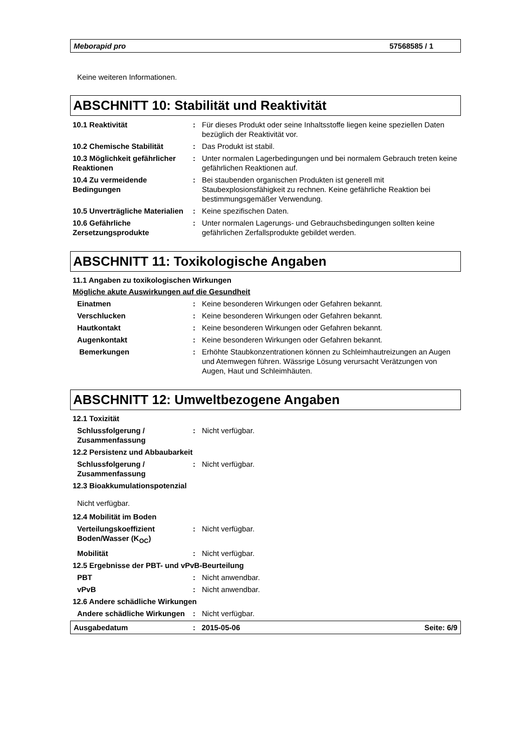Meborapid pro 57568585 / 1
Keine weiteren Informationen.
ABSCHNITT 10: Stabilität und Reaktivität
10.1 Reaktivität : Für dieses Produkt oder seine Inhaltsstoffe liegen keine speziellen Daten bezüglich der Reaktivität vor.
10.2 Chemische Stabilität : Das Produkt ist stabil.
10.3 Möglichkeit gefährlicher Reaktionen
: Unter normalen Lagerbedingungen und bei normalem Gebrauch treten keine gefährlichen Reaktionen auf.
10.4 Zu vermeidende Bedingungen
: Bei staubenden organischen Produkten ist generell mit Staubexplosionsfähigkeit zu rechnen. Keine gefährliche Reaktion bei bestimmungsgemäßer Verwendung.
10.5 Unverträgliche Materialien
: Keine spezifischen Daten.
10.6 Gefährliche Zersetzungsprodukte
: Unter normalen Lagerungs- und Gebrauchsbedingungen sollten keine gefährlichen Zerfallsprodukte gebildet werden.
ABSCHNITT 11: Toxikologische Angaben
11.1 Angaben zu toxikologischen Wirkungen
Mögliche akute Auswirkungen auf die Gesundheit
Einatmen : Keine besonderen Wirkungen oder Gefahren bekannt.
Verschlucken : Keine besonderen Wirkungen oder Gefahren bekannt.
Hautkontakt : Keine besonderen Wirkungen oder Gefahren bekannt.
Augenkontakt : Keine besonderen Wirkungen oder Gefahren bekannt.
Bemerkungen : Erhöhte Staubkonzentrationen können zu Schleimhautreizungen an Augen und Atemwegen führen. Wässrige Lösung verursacht Verätzungen von Augen, Haut und Schleimhäuten.
ABSCHNITT 12: Umweltbezogene Angaben
12.1 Toxizität
Schlussfolgerung / Zusammenfassung
: Nicht verfügbar.
12.2 Persistenz und Abbaubarkeit
Schlussfolgerung / Zusammenfassung
: Nicht verfügbar.
12.3 Bioakkumulationspotenzial
Nicht verfügbar.
12.4 Mobilität im Boden
Verteilungskoeffizient Boden/Wasser (K<sub>OC</sub>)
: Nicht verfügbar.
Mobilität : Nicht verfügbar.
12.5 Ergebnisse der PBT- und vPvB-Beurteilung
PBT : Nicht anwendbar.
vPvB : Nicht anwendbar.
12.6 Andere schädliche Wirkungen
Andere schädliche Wirkungen
: Nicht verfügbar.
Ausgabedatum: 2015-05-06 Seite: 6/9